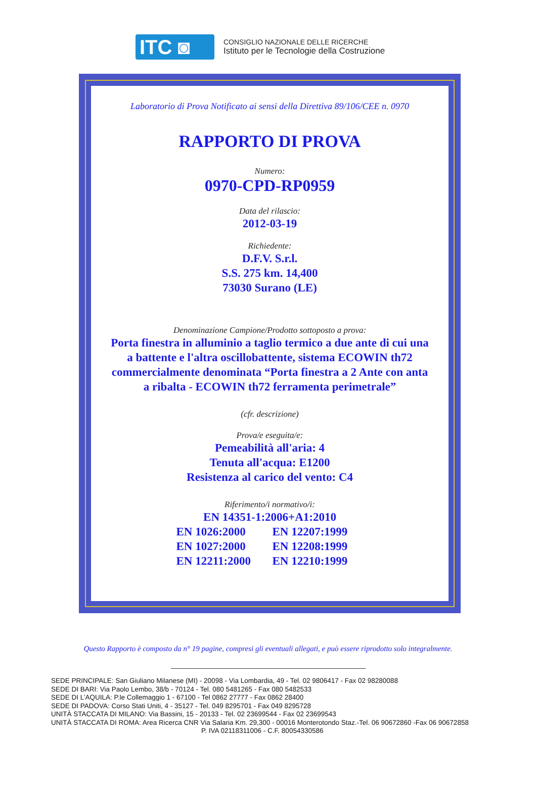ITC ◙
CONSIGLIO NAZIONALE DELLE RICERCHE
Istituto per le Tecnologie della Costruzione
Laboratorio di Prova Notificato ai sensi della Direttiva 89/106/CEE n. 0970
RAPPORTO DI PROVA
Numero:
0970-CPD-RP0959
Data del rilascio:
2012-03-19
Richiedente:
D.F.V. S.r.l.
S.S. 275 km. 14,400
73030 Surano (LE)
Denominazione Campione/Prodotto sottoposto a prova:
Porta finestra in alluminio a taglio termico a due ante di cui una
a battente e l'altra oscillobattente, sistema ECOWIN th72
commercialmente denominata “Porta finestra a 2 Ante con anta
a ribalta - ECOWIN th72 ferramenta perimetrale”
(cfr. descrizione)
Prova/e eseguita/e:
Pemeabilità all'aria: 4
Tenuta all'acqua: E1200
Resistenza al carico del vento: C4
Riferimento/i normativo/i:
EN 14351-1:2006+A1:2010
EN 1026:2000 EN 12207:1999 EN 1027:2000 EN 12208:1999 EN 12211:2000 EN 12210:1999
Questo Rapporto è composto da n° 19 pagine, compresi gli eventuali allegati, e può essere riprodotto solo integralmente.
SEDE PRINCIPALE: San Giuliano Milanese (MI) - 20098 - Via Lombardia, 49 - Tel. 02 9806417 - Fax 02 98280088
SEDE DI BARI: Via Paolo Lembo, 38/b - 70124 - Tel. 080 5481265 - Fax 080 5482533
SEDE DI L’AQUILA: P.le Collemaggio 1 - 67100 - Tel 0862 27777 - Fax 0862 28400
SEDE DI PADOVA: Corso Stati Uniti, 4 - 35127 - Tel. 049 8295701 - Fax 049 8295728
UNITÀ STACCATA DI MILANO: Via Bassini, 15 - 20133 - Tel. 02 23699544 - Fax 02 23699543
UNITÀ STACCATA DI ROMA: Area Ricerca CNR Via Salaria Km. 29,300 - 00016 Monterotondo Staz.-Tel. 06 90672860 -Fax 06 90672858
P. IVA 02118311006 - C.F. 80054330586